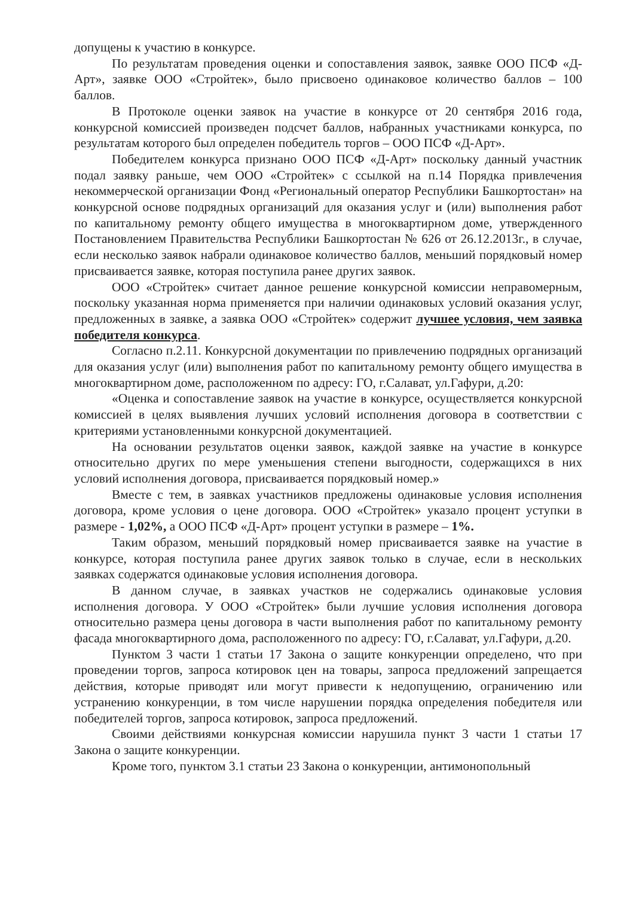допущены к участию в конкурсе.
По результатам проведения оценки и сопоставления заявок, заявке ООО ПСФ «Д-Арт», заявке ООО «Стройтек», было присвоено одинаковое количество баллов – 100 баллов.
В Протоколе оценки заявок на участие в конкурсе от 20 сентября 2016 года, конкурсной комиссией произведен подсчет баллов, набранных участниками конкурса, по результатам которого был определен победитель торгов – ООО ПСФ «Д-Арт».
Победителем конкурса признано ООО ПСФ «Д-Арт» поскольку данный участник подал заявку раньше, чем ООО «Стройтек» с ссылкой на п.14 Порядка привлечения некоммерческой организации Фонд «Региональный оператор Республики Башкортостан» на конкурсной основе подрядных организаций для оказания услуг и (или) выполнения работ по капитальному ремонту общего имущества в многоквартирном доме, утвержденного Постановлением Правительства Республики Башкортостан № 626 от 26.12.2013г., в случае, если несколько заявок набрали одинаковое количество баллов, меньший порядковый номер присваивается заявке, которая поступила ранее других заявок.
ООО «Стройтек» считает данное решение конкурсной комиссии неправомерным, поскольку указанная норма применяется при наличии одинаковых условий оказания услуг, предложенных в заявке, а заявка ООО «Стройтек» содержит лучшее условия, чем заявка победителя конкурса.
Согласно п.2.11. Конкурсной документации по привлечению подрядных организаций для оказания услуг (или) выполнения работ по капитальному ремонту общего имущества в многоквартирном доме, расположенном по адресу: ГО, г.Салават, ул.Гафури, д.20:
«Оценка и сопоставление заявок на участие в конкурсе, осуществляется конкурсной комиссией в целях выявления лучших условий исполнения договора в соответствии с критериями установленными конкурсной документацией.
На основании результатов оценки заявок, каждой заявке на участие в конкурсе относительно других по мере уменьшения степени выгодности, содержащихся в них условий исполнения договора, присваивается порядковый номер.»
Вместе с тем, в заявках участников предложены одинаковые условия исполнения договора, кроме условия о цене договора. ООО «Стройтек» указало процент уступки в размере - 1,02%, а ООО ПСФ «Д-Арт» процент уступки в размере – 1%.
Таким образом, меньший порядковый номер присваивается заявке на участие в конкурсе, которая поступила ранее других заявок только в случае, если в нескольких заявках содержатся одинаковые условия исполнения договора.
В данном случае, в заявках участков не содержались одинаковые условия исполнения договора. У ООО «Стройтек» были лучшие условия исполнения договора относительно размера цены договора в части выполнения работ по капитальному ремонту фасада многоквартирного дома, расположенного по адресу: ГО, г.Салават, ул.Гафури, д.20.
Пунктом 3 части 1 статьи 17 Закона о защите конкуренции определено, что при проведении торгов, запроса котировок цен на товары, запроса предложений запрещается действия, которые приводят или могут привести к недопущению, ограничению или устранению конкуренции, в том числе нарушении порядка определения победителя или победителей торгов, запроса котировок, запроса предложений.
Своими действиями конкурсная комиссии нарушила пункт 3 части 1 статьи 17 Закона о защите конкуренции.
Кроме того, пунктом 3.1 статьи 23 Закона о конкуренции, антимонопольный